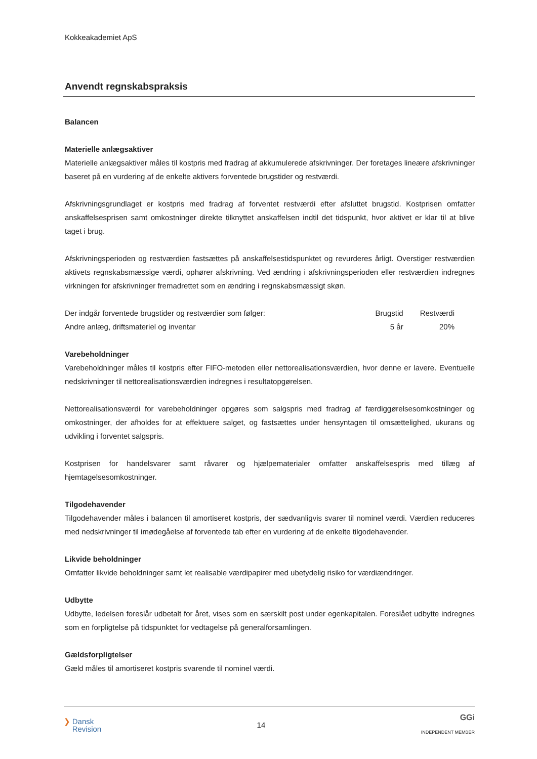Kokkeakademiet ApS
Anvendt regnskabspraksis
Balancen
Materielle anlægsaktiver
Materielle anlægsaktiver måles til kostpris med fradrag af akkumulerede afskrivninger. Der foretages lineære afskrivninger baseret på en vurdering af de enkelte aktivers forventede brugstider og restværdi.
Afskrivningsgrundlaget er kostpris med fradrag af forventet restværdi efter afsluttet brugstid. Kostprisen omfatter anskaffelsesprisen samt omkostninger direkte tilknyttet anskaffelsen indtil det tidspunkt, hvor aktivet er klar til at blive taget i brug.
Afskrivningsperioden og restværdien fastsættes på anskaffelsestidspunktet og revurderes årligt. Overstiger restværdien aktivets regnskabsmæssige værdi, ophører afskrivning. Ved ændring i afskrivningsperioden eller restværdien indregnes virkningen for afskrivninger fremadrettet som en ændring i regnskabsmæssigt skøn.
| Der indgår forventede brugstider og restværdier som følger: | Brugstid | Restværdi |
| --- | --- | --- |
| Andre anlæg, driftsmateriel og inventar | 5 år | 20% |
Varebeholdninger
Varebeholdninger måles til kostpris efter FIFO-metoden eller nettorealisationsværdien, hvor denne er lavere. Eventuelle nedskrivninger til nettorealisationsværdien indregnes i resultatopgørelsen.
Nettorealisationsværdi for varebeholdninger opgøres som salgspris med fradrag af færdiggørelsesomkostninger og omkostninger, der afholdes for at effektuere salget, og fastsættes under hensyntagen til omsættelighed, ukurans og udvikling i forventet salgspris.
Kostprisen for handelsvarer samt råvarer og hjælpematerialer omfatter anskaffelsespris med tillæg af hjemtagelsesomkostninger.
Tilgodehavender
Tilgodehavender måles i balancen til amortiseret kostpris, der sædvanligvis svarer til nominel værdi. Værdien reduceres med nedskrivninger til imødegåelse af forventede tab efter en vurdering af de enkelte tilgodehavender.
Likvide beholdninger
Omfatter likvide beholdninger samt let realisable værdipapirer med ubetydelig risiko for værdiændringer.
Udbytte
Udbytte, ledelsen foreslår udbetalt for året, vises som en særskilt post under egenkapitalen. Foreslået udbytte indregnes som en forpligtelse på tidspunktet for vedtagelse på generalforsamlingen.
Gældsforpligtelser
Gæld måles til amortiseret kostpris svarende til nominel værdi.
❯ Dansk
Revision
14
GGi
INDEPENDENT MEMBER